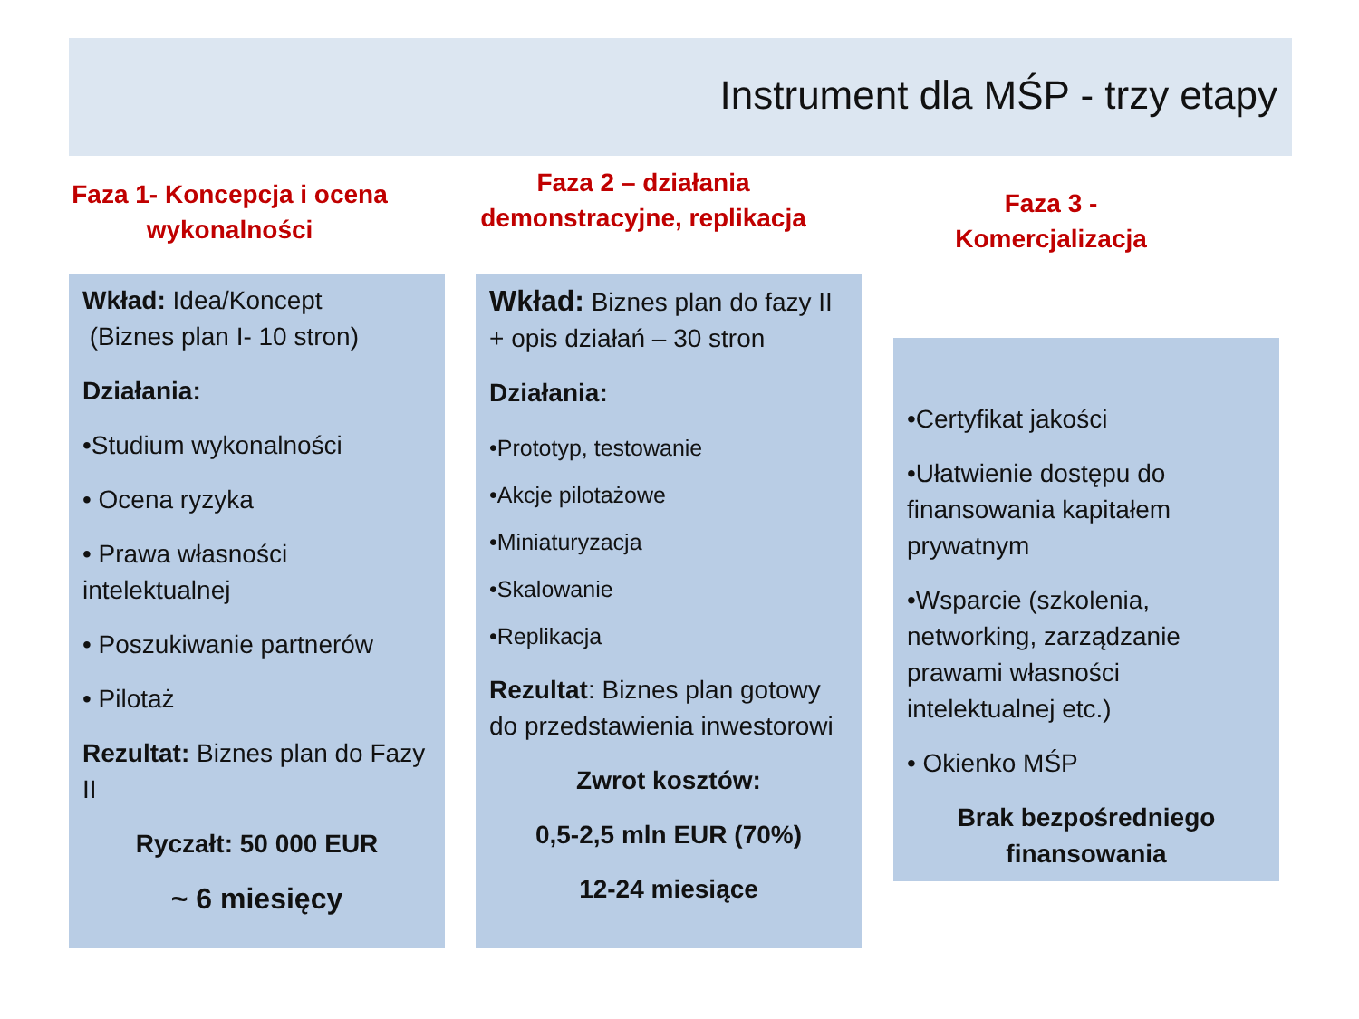Instrument dla MŚP - trzy etapy
Faza 1- Koncepcja i ocena wykonalności
Faza 2 – działania demonstracyjne, replikacja
Faza 3 - Komercjalizacja
Wkład: Idea/Koncept
(Biznes plan I- 10 stron)
Działania:
•Studium wykonalności
• Ocena ryzyka
• Prawa własności intelektualnej
• Poszukiwanie partnerów
• Pilotaż
Rezultat: Biznes plan do Fazy II
Ryczałt: 50 000 EUR
~ 6 miesięcy
Wkład: Biznes plan do fazy II + opis działań – 30 stron
Działania:
•Prototyp, testowanie
•Akcje pilotażowe
•Miniaturyzacja
•Skalowanie
•Replikacja
Rezultat: Biznes plan gotowy do przedstawienia inwestorowi
Zwrot kosztów:
0,5-2,5 mln EUR (70%)
12-24 miesiące
•Certyfikat jakości
•Ułatwienie dostępu do finansowania kapitałem prywatnym
•Wsparcie (szkolenia, networking, zarządzanie prawami własności intelektualnej etc.)
• Okienko MŚP
Brak bezpośredniego finansowania